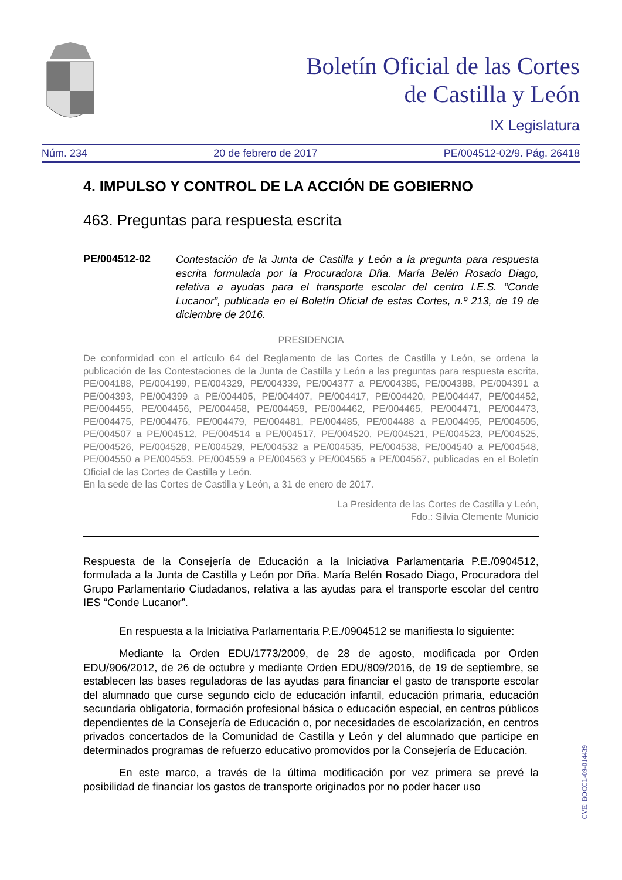Boletín Oficial de las Cortes
de Castilla y León
IX Legislatura
Núm. 234 20 de febrero de 2017 PE/004512-02/9. Pág. 26418
4. IMPULSO Y CONTROL DE LA ACCIÓN DE GOBIERNO
463. Preguntas para respuesta escrita
PE/004512-02 Contestación de la Junta de Castilla y León a la pregunta para respuesta escrita formulada por la Procuradora Dña. María Belén Rosado Diago, relativa a ayudas para el transporte escolar del centro I.E.S. “Conde Lucanor”, publicada en el Boletín Oficial de estas Cortes, n.º 213, de 19 de diciembre de 2016.
PRESIDENCIA
De conformidad con el artículo 64 del Reglamento de las Cortes de Castilla y León, se ordena la publicación de las Contestaciones de la Junta de Castilla y León a las preguntas para respuesta escrita, PE/004188, PE/004199, PE/004329, PE/004339, PE/004377 a PE/004385, PE/004388, PE/004391 a PE/004393, PE/004399 a PE/004405, PE/004407, PE/004417, PE/004420, PE/004447, PE/004452, PE/004455, PE/004456, PE/004458, PE/004459, PE/004462, PE/004465, PE/004471, PE/004473, PE/004475, PE/004476, PE/004479, PE/004481, PE/004485, PE/004488 a PE/004495, PE/004505, PE/004507 a PE/004512, PE/004514 a PE/004517, PE/004520, PE/004521, PE/004523, PE/004525, PE/004526, PE/004528, PE/004529, PE/004532 a PE/004535, PE/004538, PE/004540 a PE/004548, PE/004550 a PE/004553, PE/004559 a PE/004563 y PE/004565 a PE/004567, publicadas en el Boletín Oficial de las Cortes de Castilla y León.
En la sede de las Cortes de Castilla y León, a 31 de enero de 2017.
La Presidenta de las Cortes de Castilla y León,
Fdo.: Silvia Clemente Municio
Respuesta de la Consejería de Educación a la Iniciativa Parlamentaria P.E./0904512, formulada a la Junta de Castilla y León por Dña. María Belén Rosado Diago, Procuradora del Grupo Parlamentario Ciudadanos, relativa a las ayudas para el transporte escolar del centro IES “Conde Lucanor”.
En respuesta a la Iniciativa Parlamentaria P.E./0904512 se manifiesta lo siguiente:
Mediante la Orden EDU/1773/2009, de 28 de agosto, modificada por Orden EDU/906/2012, de 26 de octubre y mediante Orden EDU/809/2016, de 19 de septiembre, se establecen las bases reguladoras de las ayudas para financiar el gasto de transporte escolar del alumnado que curse segundo ciclo de educación infantil, educación primaria, educación secundaria obligatoria, formación profesional básica o educación especial, en centros públicos dependientes de la Consejería de Educación o, por necesidades de escolarización, en centros privados concertados de la Comunidad de Castilla y León y del alumnado que participe en determinados programas de refuerzo educativo promovidos por la Consejería de Educación.
En este marco, a través de la última modificación por vez primera se prevé la posibilidad de financiar los gastos de transporte originados por no poder hacer uso
CVE: BOCCL-09-014439